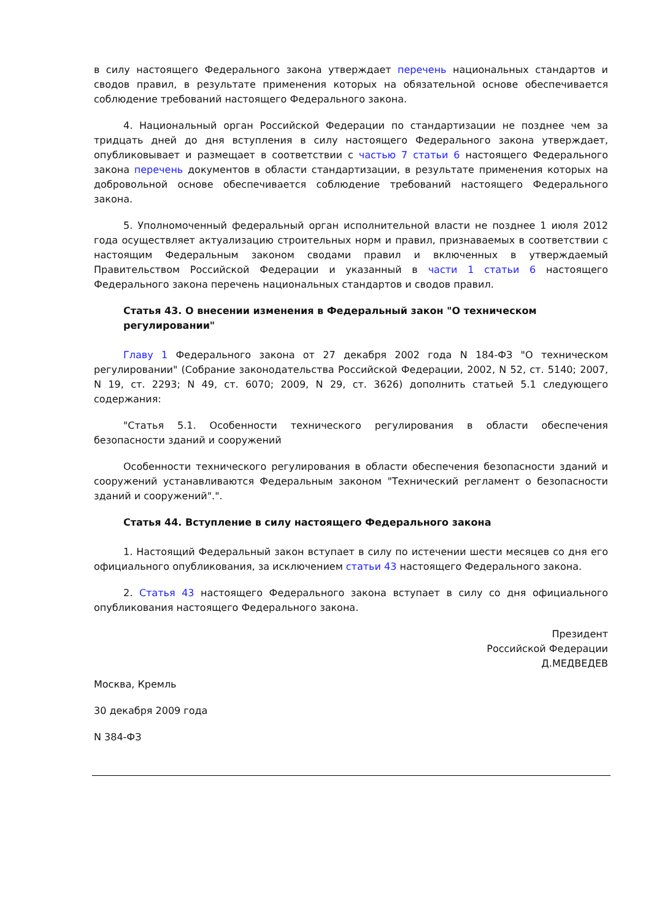в силу настоящего Федерального закона утверждает перечень национальных стандартов и сводов правил, в результате применения которых на обязательной основе обеспечивается соблюдение требований настоящего Федерального закона.
4. Национальный орган Российской Федерации по стандартизации не позднее чем за тридцать дней до дня вступления в силу настоящего Федерального закона утверждает, опубликовывает и размещает в соответствии с частью 7 статьи 6 настоящего Федерального закона перечень документов в области стандартизации, в результате применения которых на добровольной основе обеспечивается соблюдение требований настоящего Федерального закона.
5. Уполномоченный федеральный орган исполнительной власти не позднее 1 июля 2012 года осуществляет актуализацию строительных норм и правил, признаваемых в соответствии с настоящим Федеральным законом сводами правил и включенных в утверждаемый Правительством Российской Федерации и указанный в части 1 статьи 6 настоящего Федерального закона перечень национальных стандартов и сводов правил.
Статья 43. О внесении изменения в Федеральный закон "О техническом регулировании"
Главу 1 Федерального закона от 27 декабря 2002 года N 184-ФЗ "О техническом регулировании" (Собрание законодательства Российской Федерации, 2002, N 52, ст. 5140; 2007, N 19, ст. 2293; N 49, ст. 6070; 2009, N 29, ст. 3626) дополнить статьей 5.1 следующего содержания:
"Статья 5.1. Особенности технического регулирования в области обеспечения безопасности зданий и сооружений
Особенности технического регулирования в области обеспечения безопасности зданий и сооружений устанавливаются Федеральным законом "Технический регламент о безопасности зданий и сооружений".".
Статья 44. Вступление в силу настоящего Федерального закона
1. Настоящий Федеральный закон вступает в силу по истечении шести месяцев со дня его официального опубликования, за исключением статьи 43 настоящего Федерального закона.
2. Статья 43 настоящего Федерального закона вступает в силу со дня официального опубликования настоящего Федерального закона.
Президент
Российской Федерации
Д.МЕДВЕДЕВ
Москва, Кремль
30 декабря 2009 года
N 384-ФЗ